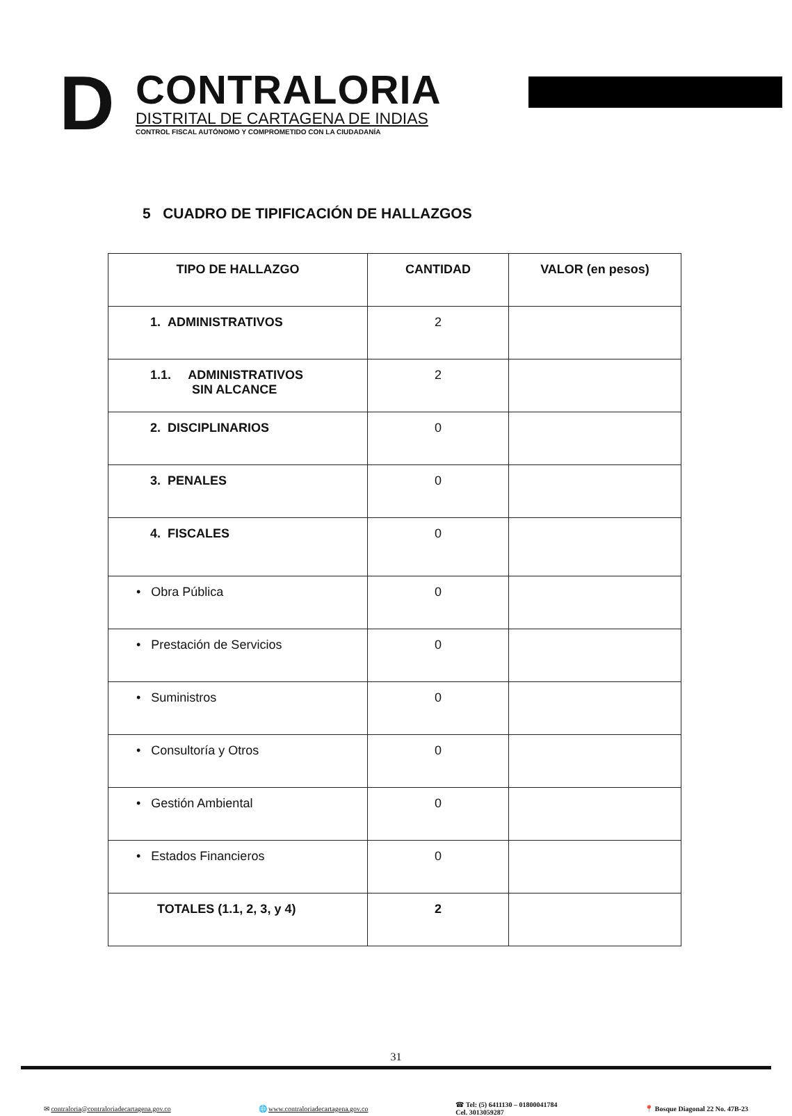D
CONTRALORIA
DISTRITAL DE CARTAGENA DE INDIAS
CONTROL FISCAL AUTÓNOMO Y COMPROMETIDO CON LA CIUDADANÍA
5 CUADRO DE TIPIFICACIÓN DE HALLAZGOS
| TIPO DE HALLAZGO | CANTIDAD | VALOR (en pesos) |
| --- | --- | --- |
| 1. ADMINISTRATIVOS | 2 | |
| 1.1. ADMINISTRATIVOS SIN ALCANCE | 2 | |
| 2. DISCIPLINARIOS | 0 | |
| 3. PENALES | 0 | |
| 4. FISCALES | 0 | |
| • Obra Pública | 0 | |
| • Prestación de Servicios | 0 | |
| • Suministros | 0 | |
| • Consultoría y Otros | 0 | |
| • Gestión Ambiental | 0 | |
| • Estados Financieros | 0 | |
| TOTALES (1.1, 2, 3, y 4) | 2 | |
31
✉ contraloria@contraloriadecartagena.gov.co 🌐 www.contraloriadecartagena.gov.co ☎ Tel: (5) 6411130 – 01800041784
Cel. 3013059287 📍 Bosque Diagonal 22 No. 47B-23